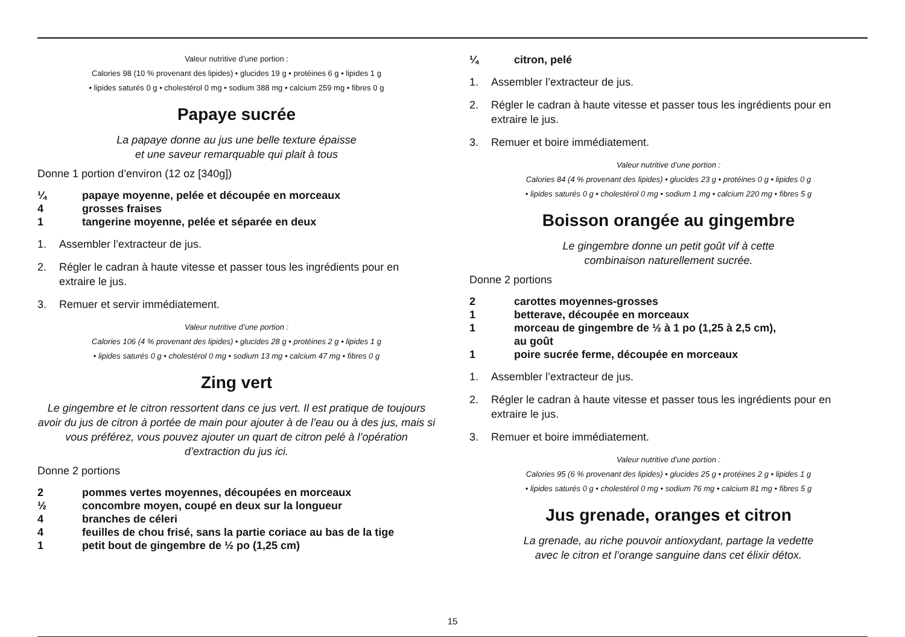Valeur nutritive d’une portion :
Calories 98 (10 % provenant des lipides) • glucides 19 g • protéines 6 g • lipides 1 g
• lipides saturés 0 g • cholestérol 0 mg • sodium 388 mg • calcium 259 mg • fibres 0 g
Papaye sucrée
La papaye donne au jus une belle texture épaisse
et une saveur remarquable qui plait à tous
Donne 1 portion d’environ (12 oz [340g])
¼ papaye moyenne, pelée et découpée en morceaux
4 grosses fraises
1 tangerine moyenne, pelée et séparée en deux
1. Assembler l’extracteur de jus.
2. Régler le cadran à haute vitesse et passer tous les ingrédients pour en extraire le jus.
3. Remuer et servir immédiatement.
Valeur nutritive d’une portion :
Calories 106 (4 % provenant des lipides) • glucides 28 g • protéines 2 g • lipides 1 g
• lipides saturés 0 g • cholestérol 0 mg • sodium 13 mg • calcium 47 mg • fibres 0 g
Zing vert
Le gingembre et le citron ressortent dans ce jus vert. Il est pratique de toujours avoir du jus de citron à portée de main pour ajouter à de l’eau ou à des jus, mais si vous préférez, vous pouvez ajouter un quart de citron pelé à l’opération d’extraction du jus ici.
Donne 2 portions
2 pommes vertes moyennes, découpées en morceaux
½ concombre moyen, coupé en deux sur la longueur
4 branches de céleri
4 feuilles de chou frisé, sans la partie coriace au bas de la tige
1 petit bout de gingembre de ½ po (1,25 cm)
¼ citron, pelé
1. Assembler l’extracteur de jus.
2. Régler le cadran à haute vitesse et passer tous les ingrédients pour en extraire le jus.
3. Remuer et boire immédiatement.
Valeur nutritive d’une portion :
Calories 84 (4 % provenant des lipides) • glucides 23 g • protéines 0 g • lipides 0 g
• lipides saturés 0 g • cholestérol 0 mg • sodium 1 mg • calcium 220 mg • fibres 5 g
Boisson orangée au gingembre
Le gingembre donne un petit goût vif à cette
combinaison naturellement sucrée.
Donne 2 portions
2 carottes moyennes-grosses
1 betterave, découpée en morceaux
1 morceau de gingembre de ½ à 1 po (1,25 à 2,5 cm),
au goût
1 poire sucrée ferme, découpée en morceaux
1. Assembler l’extracteur de jus.
2. Régler le cadran à haute vitesse et passer tous les ingrédients pour en extraire le jus.
3. Remuer et boire immédiatement.
Valeur nutritive d’une portion :
Calories 95 (6 % provenant des lipides) • glucides 25 g • protéines 2 g • lipides 1 g
• lipides saturés 0 g • cholestérol 0 mg • sodium 76 mg • calcium 81 mg • fibres 5 g
Jus grenade, oranges et citron
La grenade, au riche pouvoir antioxydant, partage la vedette
avec le citron et l’orange sanguine dans cet élixir détox.
15